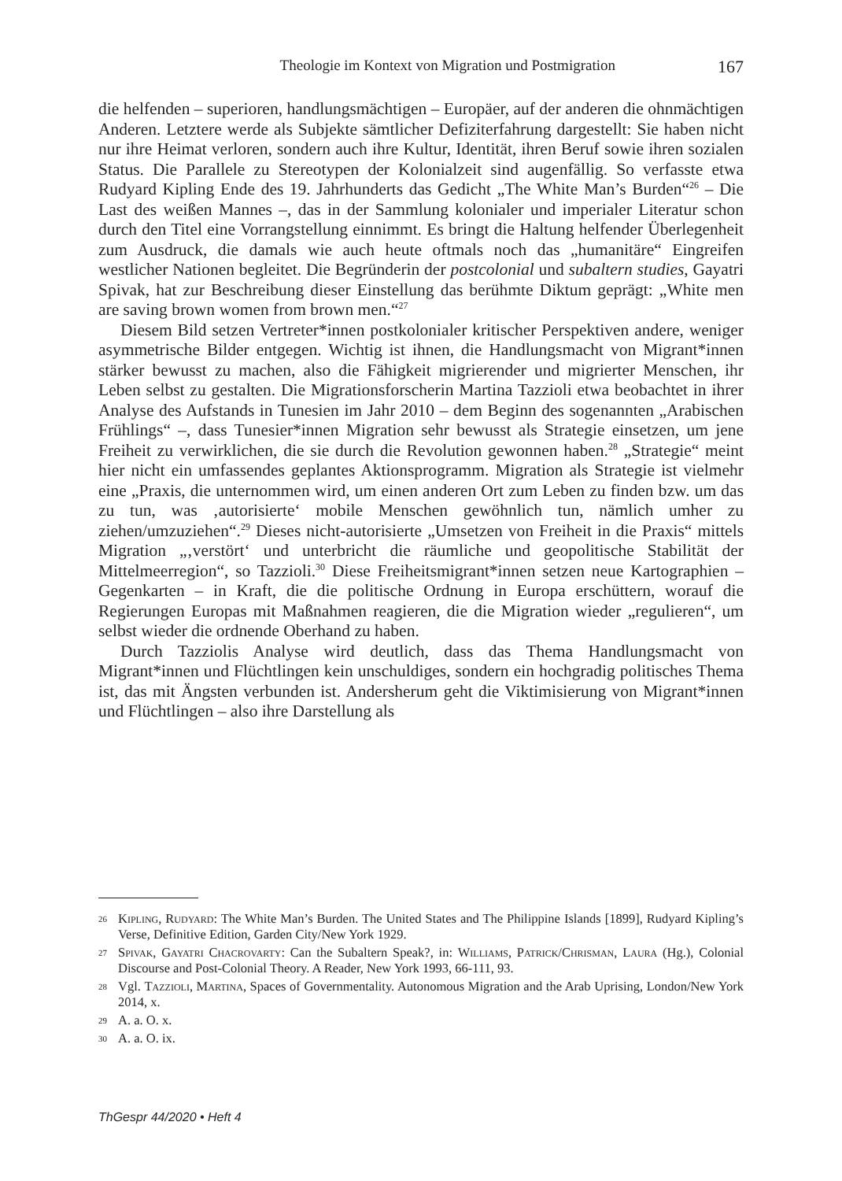Theologie im Kontext von Migration und Postmigration 167
die helfenden – superioren, handlungsmächtigen – Europäer, auf der anderen die ohnmächtigen Anderen. Letztere werde als Subjekte sämtlicher Defiziterfahrung dargestellt: Sie haben nicht nur ihre Heimat verloren, sondern auch ihre Kultur, Identität, ihren Beruf sowie ihren sozialen Status. Die Parallele zu Stereotypen der Kolonialzeit sind augenfällig. So verfasste etwa Rudyard Kipling Ende des 19. Jahrhunderts das Gedicht „The White Man’s Burden“<sup>26</sup> – Die Last des weißen Mannes –, das in der Sammlung kolonialer und imperialer Literatur schon durch den Titel eine Vorrangstellung einnimmt. Es bringt die Haltung helfender Überlegenheit zum Ausdruck, die damals wie auch heute oftmals noch das „humanitäre“ Eingreifen westlicher Nationen begleitet. Die Begründerin der postcolonial und subaltern studies, Gayatri Spivak, hat zur Beschreibung dieser Einstellung das berühmte Diktum geprägt: „White men are saving brown women from brown men.“<sup>27</sup>
Diesem Bild setzen Vertreter*innen postkolonialer kritischer Perspektiven andere, weniger asymmetrische Bilder entgegen. Wichtig ist ihnen, die Handlungsmacht von Migrant*innen stärker bewusst zu machen, also die Fähigkeit migrierender und migrierter Menschen, ihr Leben selbst zu gestalten. Die Migrationsforscherin Martina Tazzioli etwa beobachtet in ihrer Analyse des Aufstands in Tunesien im Jahr 2010 – dem Beginn des sogenannten „Arabischen Frühlings“ –, dass Tunesier*innen Migration sehr bewusst als Strategie einsetzen, um jene Freiheit zu verwirklichen, die sie durch die Revolution gewonnen haben.<sup>28</sup> „Strategie“ meint hier nicht ein umfassendes geplantes Aktionsprogramm. Migration als Strategie ist vielmehr eine „Praxis, die unternommen wird, um einen anderen Ort zum Leben zu finden bzw. um das zu tun, was ‚autorisierte‘ mobile Menschen gewöhnlich tun, nämlich umher zu ziehen/umzuziehen“.<sup>29</sup> Dieses nicht-autorisierte „Umsetzen von Freiheit in die Praxis“ mittels Migration „‚verstört‘ und unterbricht die räumliche und geopolitische Stabilität der Mittelmeerregion“, so Tazzioli.<sup>30</sup> Diese Freiheitsmigrant*innen setzen neue Kartographien – Gegenkarten – in Kraft, die die politische Ordnung in Europa erschüttern, worauf die Regierungen Europas mit Maßnahmen reagieren, die die Migration wieder „regulieren“, um selbst wieder die ordnende Oberhand zu haben.
Durch Tazziolis Analyse wird deutlich, dass das Thema Handlungsmacht von Migrant*innen und Flüchtlingen kein unschuldiges, sondern ein hochgradig politisches Thema ist, das mit Ängsten verbunden ist. Andersherum geht die Viktimisierung von Migrant*innen und Flüchtlingen – also ihre Darstellung als
26 Kipling, Rudyard: The White Man’s Burden. The United States and The Philippine Islands [1899], Rudyard Kipling’s Verse, Definitive Edition, Garden City/New York 1929.
27 Spivak, Gayatri Chacrovarty: Can the Subaltern Speak?, in: Williams, Patrick/Chrisman, Laura (Hg.), Colonial Discourse and Post-Colonial Theory. A Reader, New York 1993, 66-111, 93.
28 Vgl. Tazzioli, Martina, Spaces of Governmentality. Autonomous Migration and the Arab Uprising, London/New York 2014, x.
29 A. a. O. x.
30 A. a. O. ix.
ThGespr 44/2020 • Heft 4